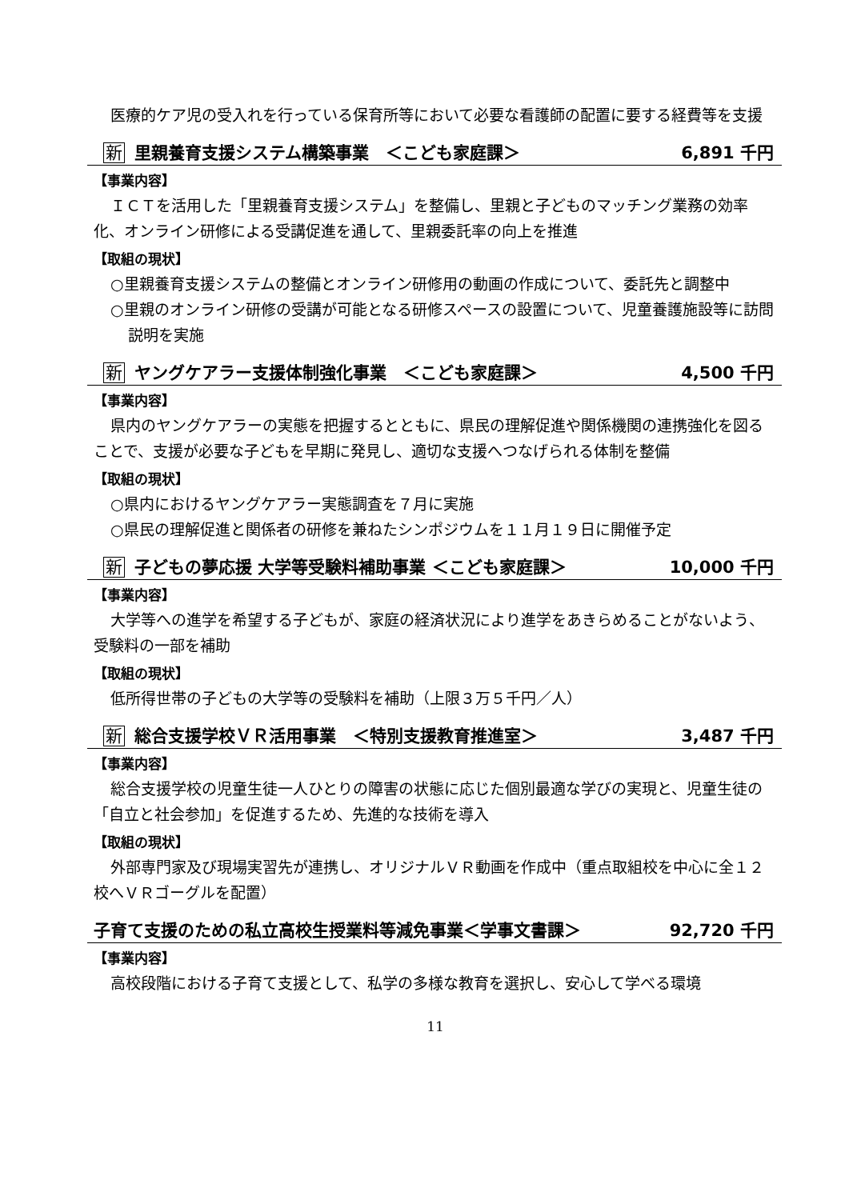医療的ケア児の受入れを行っている保育所等において必要な看護師の配置に要する経費等を支援
新 里親養育支援システム構築事業　＜こども家庭課＞ 6,891 千円
【事業内容】
ＩＣＴを活用した「里親養育支援システム」を整備し、里親と子どものマッチング業務の効率化、オンライン研修による受講促進を通して、里親委託率の向上を推進
【取組の現状】
○里親養育支援システムの整備とオンライン研修用の動画の作成について、委託先と調整中
○里親のオンライン研修の受講が可能となる研修スペースの設置について、児童養護施設等に訪問説明を実施
新 ヤングケアラー支援体制強化事業　＜こども家庭課＞ 4,500 千円
【事業内容】
県内のヤングケアラーの実態を把握するとともに、県民の理解促進や関係機関の連携強化を図ることで、支援が必要な子どもを早期に発見し、適切な支援へつなげられる体制を整備
【取組の現状】
○県内におけるヤングケアラー実態調査を７月に実施
○県民の理解促進と関係者の研修を兼ねたシンポジウムを１１月１９日に開催予定
新 子どもの夢応援 大学等受験料補助事業 ＜こども家庭課＞ 10,000 千円
【事業内容】
大学等への進学を希望する子どもが、家庭の経済状況により進学をあきらめることがないよう、受験料の一部を補助
【取組の現状】
低所得世帯の子どもの大学等の受験料を補助（上限３万５千円／人）
新 総合支援学校ＶＲ活用事業　＜特別支援教育推進室＞ 3,487 千円
【事業内容】
総合支援学校の児童生徒一人ひとりの障害の状態に応じた個別最適な学びの実現と、児童生徒の「自立と社会参加」を促進するため、先進的な技術を導入
【取組の現状】
外部専門家及び現場実習先が連携し、オリジナルＶＲ動画を作成中（重点取組校を中心に全１２校へＶＲゴーグルを配置）
子育て支援のための私立高校生授業料等減免事業＜学事文書課＞ 92,720 千円
【事業内容】
高校段階における子育て支援として、私学の多様な教育を選択し、安心して学べる環境
11